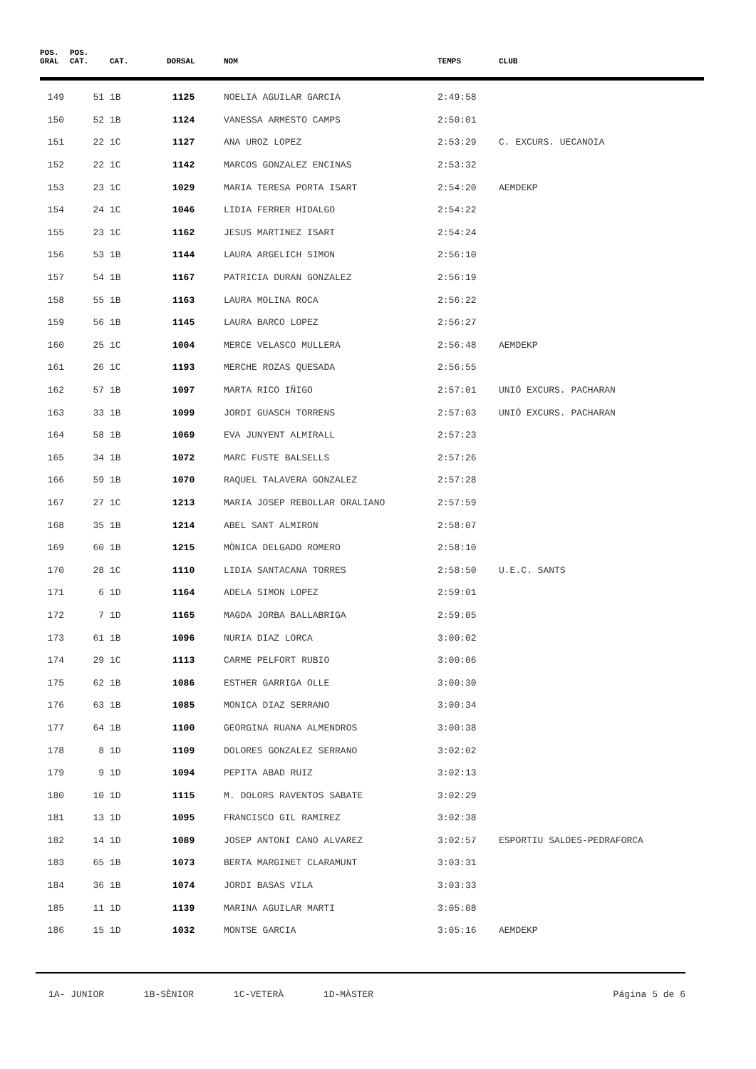| POS. GRAL | POS. CAT. | CAT. | DORSAL | NOM | TEMPS | CLUB |
| --- | --- | --- | --- | --- | --- | --- |
| 149 | 51 | 1B | 1125 | NOELIA AGUILAR GARCIA | 2:49:58 | |
| 150 | 52 | 1B | 1124 | VANESSA ARMESTO CAMPS | 2:50:01 | |
| 151 | 22 | 1C | 1127 | ANA UROZ LOPEZ | 2:53:29 | C. EXCURS. UECANOIA |
| 152 | 22 | 1C | 1142 | MARCOS GONZALEZ ENCINAS | 2:53:32 | |
| 153 | 23 | 1C | 1029 | MARIA TERESA PORTA ISART | 2:54:20 | AEMDEKP |
| 154 | 24 | 1C | 1046 | LIDIA FERRER HIDALGO | 2:54:22 | |
| 155 | 23 | 1C | 1162 | JESUS MARTINEZ ISART | 2:54:24 | |
| 156 | 53 | 1B | 1144 | LAURA ARGELICH SIMON | 2:56:10 | |
| 157 | 54 | 1B | 1167 | PATRICIA DURAN GONZALEZ | 2:56:19 | |
| 158 | 55 | 1B | 1163 | LAURA MOLINA ROCA | 2:56:22 | |
| 159 | 56 | 1B | 1145 | LAURA BARCO LOPEZ | 2:56:27 | |
| 160 | 25 | 1C | 1004 | MERCE VELASCO MULLERA | 2:56:48 | AEMDEKP |
| 161 | 26 | 1C | 1193 | MERCHE ROZAS QUESADA | 2:56:55 | |
| 162 | 57 | 1B | 1097 | MARTA RICO IÑIGO | 2:57:01 | UNIÓ EXCURS. PACHARAN |
| 163 | 33 | 1B | 1099 | JORDI GUASCH TORRENS | 2:57:03 | UNIÓ EXCURS. PACHARAN |
| 164 | 58 | 1B | 1069 | EVA JUNYENT ALMIRALL | 2:57:23 | |
| 165 | 34 | 1B | 1072 | MARC FUSTE BALSELLS | 2:57:26 | |
| 166 | 59 | 1B | 1070 | RAQUEL TALAVERA GONZALEZ | 2:57:28 | |
| 167 | 27 | 1C | 1213 | MARIA JOSEP REBOLLAR ORALIANO | 2:57:59 | |
| 168 | 35 | 1B | 1214 | ABEL SANT ALMIRON | 2:58:07 | |
| 169 | 60 | 1B | 1215 | MÒNICA DELGADO ROMERO | 2:58:10 | |
| 170 | 28 | 1C | 1110 | LIDIA SANTACANA TORRES | 2:58:50 | U.E.C. SANTS |
| 171 | 6 | 1D | 1164 | ADELA SIMON LOPEZ | 2:59:01 | |
| 172 | 7 | 1D | 1165 | MAGDA JORBA BALLABRIGA | 2:59:05 | |
| 173 | 61 | 1B | 1096 | NURIA DIAZ LORCA | 3:00:02 | |
| 174 | 29 | 1C | 1113 | CARME PELFORT RUBIO | 3:00:06 | |
| 175 | 62 | 1B | 1086 | ESTHER GARRIGA OLLE | 3:00:30 | |
| 176 | 63 | 1B | 1085 | MONICA DIAZ SERRANO | 3:00:34 | |
| 177 | 64 | 1B | 1100 | GEORGINA RUANA ALMENDROS | 3:00:38 | |
| 178 | 8 | 1D | 1109 | DOLORES GONZALEZ SERRANO | 3:02:02 | |
| 179 | 9 | 1D | 1094 | PEPITA ABAD RUIZ | 3:02:13 | |
| 180 | 10 | 1D | 1115 | M. DOLORS RAVENTOS SABATE | 3:02:29 | |
| 181 | 13 | 1D | 1095 | FRANCISCO GIL RAMIREZ | 3:02:38 | |
| 182 | 14 | 1D | 1089 | JOSEP ANTONI CANO ALVAREZ | 3:02:57 | ESPORTIU SALDES-PEDRAFORCA |
| 183 | 65 | 1B | 1073 | BERTA MARGINET CLARAMUNT | 3:03:31 | |
| 184 | 36 | 1B | 1074 | JORDI BASAS VILA | 3:03:33 | |
| 185 | 11 | 1D | 1139 | MARINA AGUILAR MARTI | 3:05:08 | |
| 186 | 15 | 1D | 1032 | MONTSE GARCIA | 3:05:16 | AEMDEKP |
1A- JUNIOR 1B-SÈNIOR 1C-VETERÀ 1D-MÀSTER
Página 5 de 6